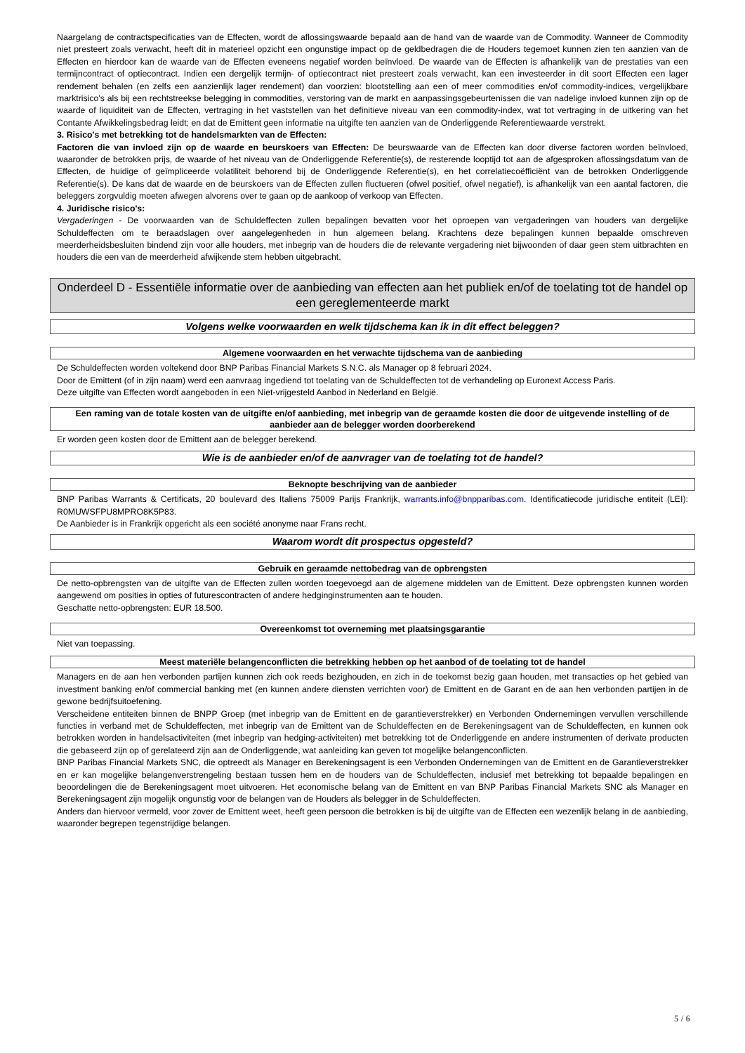Naargelang de contractspecificaties van de Effecten, wordt de aflossingswaarde bepaald aan de hand van de waarde van de Commodity. Wanneer de Commodity niet presteert zoals verwacht, heeft dit in materieel opzicht een ongunstige impact op de geldbedragen die de Houders tegemoet kunnen zien ten aanzien van de Effecten en hierdoor kan de waarde van de Effecten eveneens negatief worden beïnvloed. De waarde van de Effecten is afhankelijk van de prestaties van een termijncontract of optiecontract. Indien een dergelijk termijn- of optiecontract niet presteert zoals verwacht, kan een investeerder in dit soort Effecten een lager rendement behalen (en zelfs een aanzienlijk lager rendement) dan voorzien: blootstelling aan een of meer commodities en/of commodity-indices, vergelijkbare marktrisico's als bij een rechtstreekse belegging in commodities, verstoring van de markt en aanpassingsgebeurtenissen die van nadelige invloed kunnen zijn op de waarde of liquiditeit van de Effecten, vertraging in het vaststellen van het definitieve niveau van een commodity-index, wat tot vertraging in de uitkering van het Contante Afwikkelingsbedrag leidt; en dat de Emittent geen informatie na uitgifte ten aanzien van de Onderliggende Referentiewaarde verstrekt.
3. Risico's met betrekking tot de handelsmarkten van de Effecten:
Factoren die van invloed zijn op de waarde en beurskoers van Effecten: De beurswaarde van de Effecten kan door diverse factoren worden beïnvloed, waaronder de betrokken prijs, de waarde of het niveau van de Onderliggende Referentie(s), de resterende looptijd tot aan de afgesproken aflossingsdatum van de Effecten, de huidige of geïmpliceerde volatiliteit behorend bij de Onderliggende Referentie(s), en het correlatiecoëfficiënt van de betrokken Onderliggende Referentie(s). De kans dat de waarde en de beurskoers van de Effecten zullen fluctueren (ofwel positief, ofwel negatief), is afhankelijk van een aantal factoren, die beleggers zorgvuldig moeten afwegen alvorens over te gaan op de aankoop of verkoop van Effecten.
4. Juridische risico's:
Vergaderingen - De voorwaarden van de Schuldeffecten zullen bepalingen bevatten voor het oproepen van vergaderingen van houders van dergelijke Schuldeffecten om te beraadslagen over aangelegenheden in hun algemeen belang. Krachtens deze bepalingen kunnen bepaalde omschreven meerderheidsbesluiten bindend zijn voor alle houders, met inbegrip van de houders die de relevante vergadering niet bijwoonden of daar geen stem uitbrachten en houders die een van de meerderheid afwijkende stem hebben uitgebracht.
Onderdeel D - Essentiële informatie over de aanbieding van effecten aan het publiek en/of de toelating tot de handel op een gereglementeerde markt
Volgens welke voorwaarden en welk tijdschema kan ik in dit effect beleggen?
Algemene voorwaarden en het verwachte tijdschema van de aanbieding
De Schuldeffecten worden voltekend door BNP Paribas Financial Markets S.N.C. als Manager op 8 februari 2024.
Door de Emittent (of in zijn naam) werd een aanvraag ingediend tot toelating van de Schuldeffecten tot de verhandeling op Euronext Access Paris.
Deze uitgifte van Effecten wordt aangeboden in een Niet-vrijgesteld Aanbod in Nederland en België.
Een raming van de totale kosten van de uitgifte en/of aanbieding, met inbegrip van de geraamde kosten die door de uitgevende instelling of de aanbieder aan de belegger worden doorberekend
Er worden geen kosten door de Emittent aan de belegger berekend.
Wie is de aanbieder en/of de aanvrager van de toelating tot de handel?
Beknopte beschrijving van de aanbieder
BNP Paribas Warrants & Certificats, 20 boulevard des Italiens 75009 Parijs Frankrijk, warrants.info@bnpparibas.com. Identificatiecode juridische entiteit (LEI): R0MUWSFPU8MPRO8K5P83.
De Aanbieder is in Frankrijk opgericht als een société anonyme naar Frans recht.
Waarom wordt dit prospectus opgesteld?
Gebruik en geraamde nettobedrag van de opbrengsten
De netto-opbrengsten van de uitgifte van de Effecten zullen worden toegevoegd aan de algemene middelen van de Emittent. Deze opbrengsten kunnen worden aangewend om posities in opties of futurescontracten of andere hedginginstrumenten aan te houden.
Geschatte netto-opbrengsten: EUR 18.500.
Overeenkomst tot overneming met plaatsingsgarantie
Niet van toepassing.
Meest materiële belangenconflicten die betrekking hebben op het aanbod of de toelating tot de handel
Managers en de aan hen verbonden partijen kunnen zich ook reeds bezighouden, en zich in de toekomst bezig gaan houden, met transacties op het gebied van investment banking en/of commercial banking met (en kunnen andere diensten verrichten voor) de Emittent en de Garant en de aan hen verbonden partijen in de gewone bedrijfsuitoefening.
Verscheidene entiteiten binnen de BNPP Groep (met inbegrip van de Emittent en de garantieverstrekker) en Verbonden Ondernemingen vervullen verschillende functies in verband met de Schuldeffecten, met inbegrip van de Emittent van de Schuldeffecten en de Berekeningsagent van de Schuldeffecten, en kunnen ook betrokken worden in handelsactiviteiten (met inbegrip van hedging-activiteiten) met betrekking tot de Onderliggende en andere instrumenten of derivate producten die gebaseerd zijn op of gerelateerd zijn aan de Onderliggende, wat aanleiding kan geven tot mogelijke belangenconflicten.
BNP Paribas Financial Markets SNC, die optreedt als Manager en Berekeningsagent is een Verbonden Ondernemingen van de Emittent en de Garantieverstrekker en er kan mogelijke belangenverstrengeling bestaan tussen hem en de houders van de Schuldeffecten, inclusief met betrekking tot bepaalde bepalingen en beoordelingen die de Berekeningsagent moet uitvoeren. Het economische belang van de Emittent en van BNP Paribas Financial Markets SNC als Manager en Berekeningsagent zijn mogelijk ongunstig voor de belangen van de Houders als belegger in de Schuldeffecten.
Anders dan hiervoor vermeld, voor zover de Emittent weet, heeft geen persoon die betrokken is bij de uitgifte van de Effecten een wezenlijk belang in de aanbieding, waaronder begrepen tegenstrijdige belangen.
5 / 6